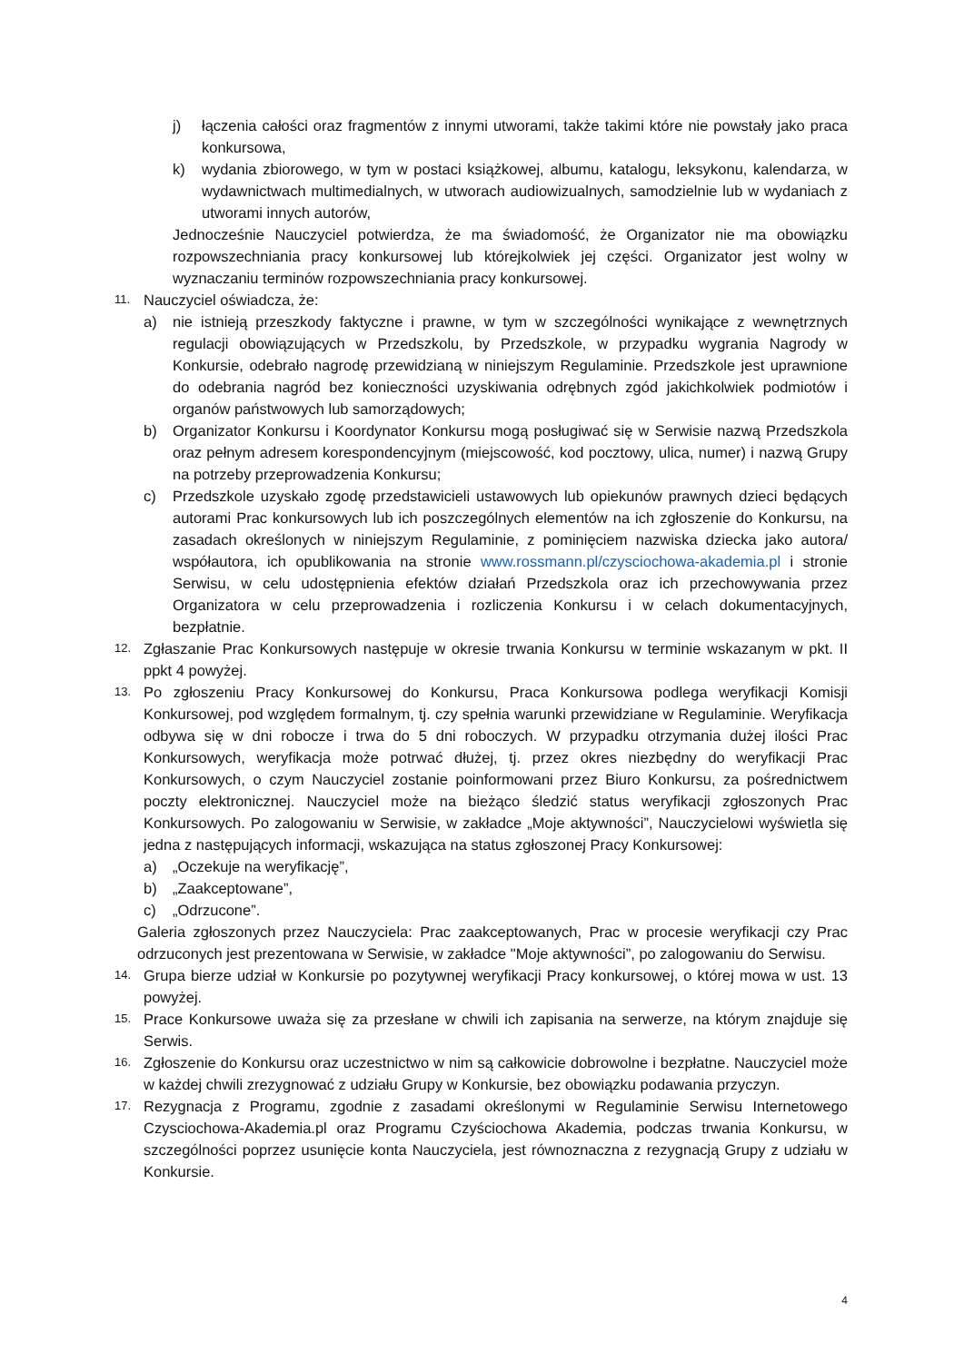j) łączenia całości oraz fragmentów z innymi utworami, także takimi które nie powstały jako praca konkursowa,
k) wydania zbiorowego, w tym w postaci książkowej, albumu, katalogu, leksykonu, kalendarza, w wydawnictwach multimedialnych, w utworach audiowizualnych, samodzielnie lub w wydaniach z utworami innych autorów,
Jednocześnie Nauczyciel potwierdza, że ma świadomość, że Organizator nie ma obowiązku rozpowszechniania pracy konkursowej lub którejkolwiek jej części. Organizator jest wolny w wyznaczaniu terminów rozpowszechniania pracy konkursowej.
11.
Nauczyciel oświadcza, że:
a) nie istnieją przeszkody faktyczne i prawne, w tym w szczególności wynikające z wewnętrznych regulacji obowiązujących w Przedszkolu, by Przedszkole, w przypadku wygrania Nagrody w Konkursie, odebrało nagrodę przewidzianą w niniejszym Regulaminie. Przedszkole jest uprawnione do odebrania nagród bez konieczności uzyskiwania odrębnych zgód jakichkolwiek podmiotów i organów państwowych lub samorządowych;
b) Organizator Konkursu i Koordynator Konkursu mogą posługiwać się w Serwisie nazwą Przedszkola oraz pełnym adresem korespondencyjnym (miejscowość, kod pocztowy, ulica, numer) i nazwą Grupy na potrzeby przeprowadzenia Konkursu;
c) Przedszkole uzyskało zgodę przedstawicieli ustawowych lub opiekunów prawnych dzieci będących autorami Prac konkursowych lub ich poszczególnych elementów na ich zgłoszenie do Konkursu, na zasadach określonych w niniejszym Regulaminie, z pominięciem nazwiska dziecka jako autora/ współautora, ich opublikowania na stronie www.rossmann.pl/czysciochowa-akademia.pl i stronie Serwisu, w celu udostępnienia efektów działań Przedszkola oraz ich przechowywania przez Organizatora w celu przeprowadzenia i rozliczenia Konkursu i w celach dokumentacyjnych, bezpłatnie.
12.
Zgłaszanie Prac Konkursowych następuje w okresie trwania Konkursu w terminie wskazanym w pkt. II ppkt 4 powyżej.
13.
Po zgłoszeniu Pracy Konkursowej do Konkursu, Praca Konkursowa podlega weryfikacji Komisji Konkursowej, pod względem formalnym, tj. czy spełnia warunki przewidziane w Regulaminie. Weryfikacja odbywa się w dni robocze i trwa do 5 dni roboczych. W przypadku otrzymania dużej ilości Prac Konkursowych, weryfikacja może potrwać dłużej, tj. przez okres niezbędny do weryfikacji Prac Konkursowych, o czym Nauczyciel zostanie poinformowani przez Biuro Konkursu, za pośrednictwem poczty elektronicznej. Nauczyciel może na bieżąco śledzić status weryfikacji zgłoszonych Prac Konkursowych. Po zalogowaniu w Serwisie, w zakładce „Moje aktywności”, Nauczycielowi wyświetla się jedna z następujących informacji, wskazująca na status zgłoszonej Pracy Konkursowej:
a) „Oczekuje na weryfikację”,
b) „Zaakceptowane”,
c) „Odrzucone”.
Galeria zgłoszonych przez Nauczyciela: Prac zaakceptowanych, Prac w procesie weryfikacji czy Prac odrzuconych jest prezentowana w Serwisie, w zakładce "Moje aktywności”, po zalogowaniu do Serwisu.
14.
Grupa bierze udział w Konkursie po pozytywnej weryfikacji Pracy konkursowej, o której mowa w ust. 13 powyżej.
15.
Prace Konkursowe uważa się za przesłane w chwili ich zapisania na serwerze, na którym znajduje się Serwis.
16.
Zgłoszenie do Konkursu oraz uczestnictwo w nim są całkowicie dobrowolne i bezpłatne. Nauczyciel może w każdej chwili zrezygnować z udziału Grupy w Konkursie, bez obowiązku podawania przyczyn.
17.
Rezygnacja z Programu, zgodnie z zasadami określonymi w Regulaminie Serwisu Internetowego Czysciochowa-Akademia.pl oraz Programu Czyściochowa Akademia, podczas trwania Konkursu, w szczególności poprzez usunięcie konta Nauczyciela, jest równoznaczna z rezygnacją Grupy z udziału w Konkursie.
4